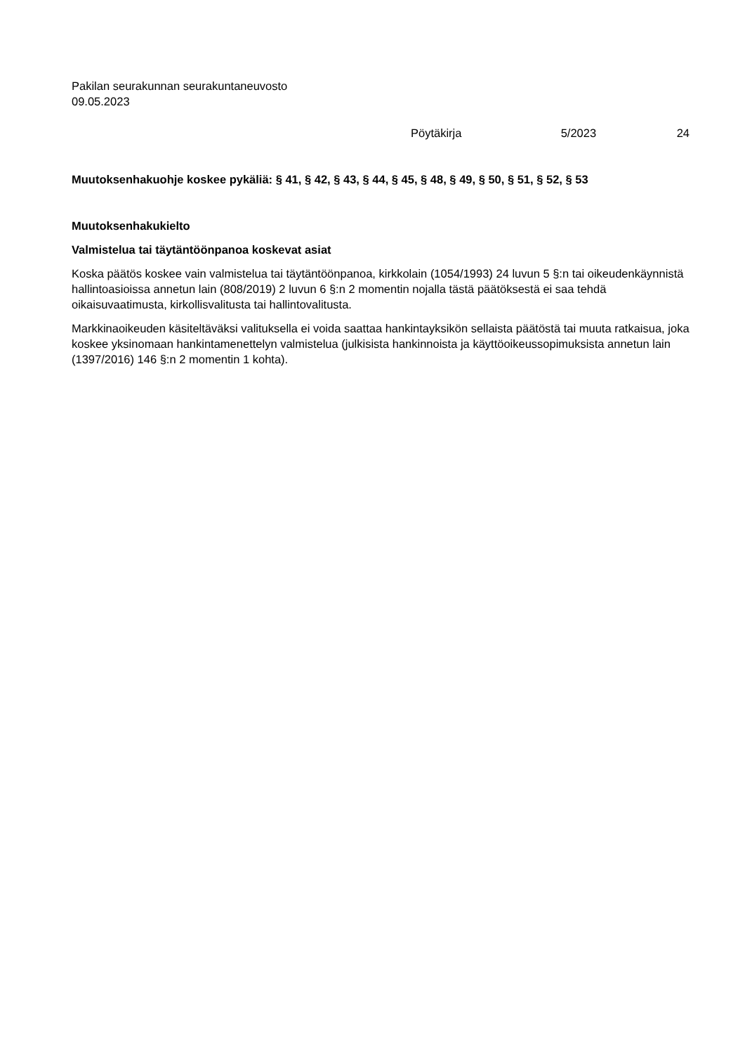Pakilan seurakunnan seurakuntaneuvosto
09.05.2023
Pöytäkirja 5/2023 24
Muutoksenhakuohje koskee pykäliä: § 41, § 42, § 43, § 44, § 45, § 48, § 49, § 50, § 51, § 52, § 53
Muutoksenhakukielto
Valmistelua tai täytäntöönpanoa koskevat asiat
Koska päätös koskee vain valmistelua tai täytäntöönpanoa, kirkkolain (1054/1993) 24 luvun 5 §:n tai oikeudenkäynnistä hallintoasioissa annetun lain (808/2019) 2 luvun 6 §:n 2 momentin nojalla tästä päätöksestä ei saa tehdä oikaisuvaatimusta, kirkollisvalitusta tai hallintovalitusta.
Markkinaoikeuden käsiteltäväksi valituksella ei voida saattaa hankintayksikön sellaista päätöstä tai muuta ratkaisua, joka koskee yksinomaan hankintamenettelyn valmistelua (julkisista hankinnoista ja käyttöoikeussopimuksista annetun lain (1397/2016) 146 §:n 2 momentin 1 kohta).